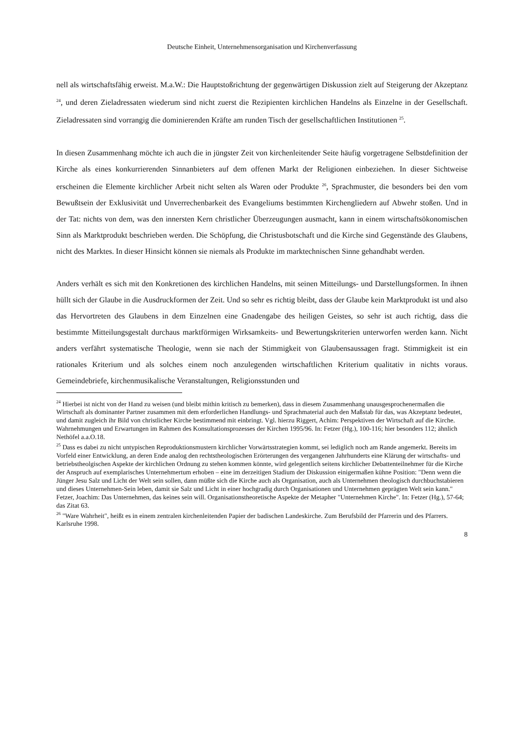Deutsche Einheit, Unternehmensorganisation und Kirchenverfassung
nell als wirtschaftsfähig erweist. M.a.W.: Die Hauptstoßrichtung der gegenwärtigen Diskussion zielt auf Steigerung der Akzeptanz <sup>24</sup>, und deren Zieladressaten wiederum sind nicht zuerst die Rezipienten kirchlichen Handelns als Einzelne in der Gesellschaft. Zieladressaten sind vorrangig die dominierenden Kräfte am runden Tisch der gesellschaftlichen Institutionen <sup>25</sup>.
In diesen Zusammenhang möchte ich auch die in jüngster Zeit von kirchenleitender Seite häufig vorgetragene Selbstdefinition der Kirche als eines konkurrierenden Sinnanbieters auf dem offenen Markt der Religionen einbeziehen. In dieser Sichtweise erscheinen die Elemente kirchlicher Arbeit nicht selten als Waren oder Produkte <sup>26</sup>, Sprachmuster, die besonders bei den vom Bewußtsein der Exklusivität und Unverrechenbarkeit des Evangeliums bestimmten Kirchengliedern auf Abwehr stoßen. Und in der Tat: nichts von dem, was den innersten Kern christlicher Überzeugungen ausmacht, kann in einem wirtschaftsökonomischen Sinn als Marktprodukt beschrieben werden. Die Schöpfung, die Christusbotschaft und die Kirche sind Gegenstände des Glaubens, nicht des Marktes. In dieser Hinsicht können sie niemals als Produkte im marktechnischen Sinne gehandhabt werden.
Anders verhält es sich mit den Konkretionen des kirchlichen Handelns, mit seinen Mitteilungs- und Darstellungsformen. In ihnen hüllt sich der Glaube in die Ausdruckformen der Zeit. Und so sehr es richtig bleibt, dass der Glaube kein Marktprodukt ist und also das Hervortreten des Glaubens in dem Einzelnen eine Gnadengabe des heiligen Geistes, so sehr ist auch richtig, dass die bestimmte Mitteilungsgestalt durchaus marktförmigen Wirksamkeits- und Bewertungskriterien unterworfen werden kann. Nicht anders verfährt systematische Theologie, wenn sie nach der Stimmigkeit von Glaubensaussagen fragt. Stimmigkeit ist ein rationales Kriterium und als solches einem noch anzulegenden wirtschaftlichen Kriterium qualitativ in nichts voraus. Gemeindebriefe, kirchenmusikalische Veranstaltungen, Religionsstunden und
<sup>24</sup> Hierbei ist nicht von der Hand zu weisen (und bleibt mithin kritisch zu bemerken), dass in diesem Zusammenhang unausgesprochenermaßen die Wirtschaft als dominanter Partner zusammen mit dem erforderlichen Handlungs- und Sprachmaterial auch den Maßstab für das, was Akzeptanz bedeutet, und damit zugleich ihr Bild von christlicher Kirche bestimmend mit einbringt. Vgl. hierzu Riggert, Achim: Perspektiven der Wirtschaft auf die Kirche. Wahrnehmungen und Erwartungen im Rahmen des Konsultationsprozesses der Kirchen 1995/96. In: Fetzer (Hg.), 100-116; hier besonders 112; ähnlich Nethöfel a.a.O.18.
<sup>25</sup> Dass es dabei zu nicht untypischen Reproduktionsmustern kirchlicher Vorwärtsstrategien kommt, sei lediglich noch am Rande angemerkt. Bereits im Vorfeld einer Entwicklung, an deren Ende analog den rechtstheologischen Erörterungen des vergangenen Jahrhunderts eine Klärung der wirtschafts- und betriebstheolgischen Aspekte der kirchlichen Ordnung zu stehen kommen könnte, wird gelegentlich seitens kirchlicher Debattenteilnehmer für die Kirche der Anspruch auf exemplarisches Unternehmertum erhoben – eine im derzeitigen Stadium der Diskussion einigermaßen kühne Position: "Denn wenn die
Jünger Jesu Salz und Licht der Welt sein sollen, dann müßte sich die Kirche auch als Organisation, auch als Unternehmen theologisch durchbuchstabieren und dieses Unternehmen-Sein leben, damit sie Salz und Licht in einer hochgradig durch Organisationen und Unternehmen geprägten Welt sein kann." Fetzer, Joachim: Das Unternehmen, das keines sein will. Organisationstheoretische Aspekte der Metapher "Unternehmen Kirche". In: Fetzer (Hg.), 57-64; das Zitat 63.
<sup>26</sup> "Ware Wahrheit", heißt es in einem zentralen kirchenleitenden Papier der badischen Landeskirche. Zum Berufsbild der Pfarrerin und des Pfarrers. Karlsruhe 1998.
8